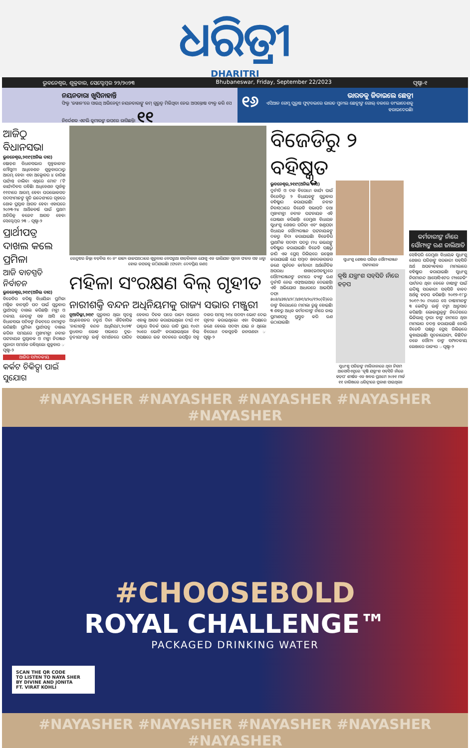ଧରିତ୍ରୀ
DHARITRI
ଭୁବନେଶ୍ୱର, ଶୁକ୍ରବାର, ସେପ୍ଟେମ୍ବର ୨୨/୨୦୨୩ Bhubaneswar, Friday, September 22/2023 ପୃଷ୍ଠା-୧
ନୟନତାରା ଖୁସିନାହାନ୍ତି
ଫିଲ୍ମ 'ଜୱାନ'ରେ ସାଉଥ୍ ଅଭିନେତ୍ରୀ ନୟନତାରାଙ୍କୁ କମ୍ ଗୁରୁତ୍ୱ ମିଳିଥିବା ନେଇ ଅସନ୍ତୋଷ ବ୍ୟକ୍ତ କରି ସେ ନିର୍ଦ୍ଦେଶକ ଏଟଲି କୁମାରଙ୍କ ଉପରେ ରାଗିଛନ୍ତି। ୧୧
୧୬
ଭାରତକୁ ଜିତାଇଲେ ଛେତ୍ରୀ
ଏସିଆନ ଗେମ୍ସ ପୁରୁଷ ଫୁଟ୍‌ବଲରେ ଭାରତ ସୁନୀଲ ଛେତ୍ରୀଙ୍କ ଗୋଲ୍ ବଳରେ ବାଂଲାଦେଶକୁ ହରାଇଦେଇଛି।
ଆଜିଠୁ ବିଧାନସଭା
ଭୁବନେଶ୍ୱର,୨୧ା୯(ଅନିଲ ଦାସ)
ଷୋଡ଼ଶ ବିଧାନସଭାର ସ୍ୱଳ୍ପକାଳୀନ ମୌସୁମୀ ଅଧିବେଶନ ଶୁକ୍ରବାରଠାରୁ ଆରମ୍ଭ ହେବ। ଏହା ଅକ୍ଟୋବର ୪ ତାରିଖ ପର୍ଯ୍ୟନ୍ତ ଚାଲିବ। ଏଥିରେ ମୋଟ ୮ଟି କାର୍ଯ୍ୟଦିବସ ରହିଛି। ଅଧିବେଶନ ପୂର୍ବାହ୍ନ ୧୧ଟାରେ ଆରମ୍ଭ ହେବ। ପରଲୋକଗତ ସଦସ୍ୟମାନଙ୍କ ସ୍ମୃତି ଉଦ୍ଦେଶ୍ୟରେ ଗୃହରେ ଶୋକ ପ୍ରସ୍ତାବ ଆଗତ ହେବ। ଏହାପରେ ୨୦୨୩-୨୪ ଆର୍ଥିକବର୍ଷ ପାଇଁ ପ୍ରଥମ ଅତିରିକ୍ତ ବଜେଟ ଆଗତ ହେବ। ସେପ୍ଟେମ୍ବର ୨୩ ☞ପୃଷ୍ଠା-୨
ପ୍ରାର୍ଥୀପତ୍ର ଦାଖଲ କଲେ ପ୍ରମିଳା
ଆଜି ବାଚସ୍ପତି ନିର୍ବାଚନ
ଭୁବନେଶ୍ୱର,୨୧ା୯(ଅନିଲ ଦାସ)
ବିଜେଡିର ବରିଷ୍ଠ ବିଧାୟିକା ପ୍ରମିଳା ମଲ୍ଲିକ ବାଚସ୍ପତି ପଦ ପାଇଁ ଗୁରୁବାର ପ୍ରାର୍ଥୀପତ୍ର ଦାଖଲ କରିଛନ୍ତି। ମନ୍ତ୍ରୀ ଓ ଦଳୀୟ ନେତାଙ୍କ ସହ ଆସି ସେ ବିଧାନସଭା ସଚିବଙ୍କ ନିକଟରେ ନାମାଙ୍କନ ଭରିଛନ୍ତି। ପ୍ରମିଳା ପ୍ରାର୍ଥୀପତ୍ର ଦାଖଲ କରିବା ସମୟରେ ମୁଖ୍ୟମନ୍ତ୍ରୀ ନବୀନ ପଟ୍ଟନାୟକ ପ୍ରସ୍ତାବକ ଓ ମନ୍ତ୍ରୀ ନିରଞ୍ଜନ ପୂଜାରୀ ସମର୍ଥକ ରହିଥିଲେ। ଶୁକ୍ରବାର ☞ପୃଷ୍ଠା-୨
ଆଜିର ସମ୍ପାଦକୀୟ
କର୍କଟ ଚିକିତ୍ସା ପାଇଁ ସୁଯୋଗ
କେନ୍ଦୁଝର ଜିଲ୍ଲା ବଡ଼ବିଲ ୧୦ ନଂ ରାଜ୍ୟ ରାଜପଥଠାରେ ଗୁରୁବାର ବେପରୁଆ ଗାଡ଼ିଚାଳନା ଯୋଗୁ ଏକ ଭାରିଯାନ ସୂଚନା ଫଳକ ସହ ଧକ୍କା ହୋଇ ଉପରକୁ ଉଠିଯାଇଛି। (ଫଟୋ: ଦେବପ୍ରିୟ ରଣା)
ମହିଳା ସଂରକ୍ଷଣ ବିଲ୍ ଗୃହୀତ
ନାରୀଶକ୍ତି ବନ୍ଦନ ଅଧିନିୟମକୁ ରାଜ୍ୟ ସଭାର ମଞ୍ଜୁରୀ
ନୂଆଦିଲ୍ଲୀ,୨୧ା୯ ଗୁରୁବାର ଥିଲା ସ୍ୱତନ୍ତ୍ର ଅଧିବେଶନର ଚତୁର୍ଥ ଦିନ। ଐତିହାସିକ 'ନାରୀଶକ୍ତି ବନ୍ଦନ ଅଧିନିୟମ,୨୦୨୩' ବୁଧବାର ଲୋକ ସଭାରେ ଦୁଇ-ତୃତୀୟାଂଶରୁ ଊର୍ଦ୍ଧ୍ୱ ସମର୍ଥନରେ ପାରିତ ହେବାର ଦିନକ ପରେ ରାଜ୍ୟ ସଭାରେ ଏହାକୁ ଆଗତ କରାଯାଇଥିଲା। ଦୀର୍ଘ ୧୧ ଘଣ୍ଟାର ବିତର୍କ ପରେ ରାତି ପ୍ରାୟ ୧୦ଟା ୨୦ରେ ଭୋଟିଂ କରାଯାଇଥିଲା। ବିଲ୍ ସପକ୍ଷରେ ଉଚ୍ଚ ସଦନରେ ଉପସ୍ଥିତ ସବୁ ଦଳର ସମସ୍ତ ୨୧୪ ସଦସ୍ୟ ଭୋଟ ଦେଇ ଗୃହୀତ କରାଇଥିଲେ। ଏହା ବିପକ୍ଷରେ ଜଣେ ହେଲେ ସଦସ୍ୟ ଯାଇ ନ ଥିଲେ। ବିରୋଧୀ ଦଳଗୁଡ଼ିକ ଜନଗଣନା ☞ପୃଷ୍ଠା-୨
ବିଜେଡିରୁ ୨ ବହିଷ୍କୃତ
ଭୁବନେଶ୍ୱର,୨୧ା୯(ଅନିଲ ଦାସ)
ଦୁର୍ନୀତି ଓ ଦଳ ବିରୋଧୀ କାର୍ଯ୍ୟ ପାଇଁ ବିଜେଡିରୁ ୨ ବିଧାୟକଙ୍କୁ ଗୁରୁବାର ବହିଷ୍କାର କରାଯାଇଛି। ନବୀନ ନିବାସଠାରେ ବିଜେଡି ସଭାପତି ତଥା ମୁଖ୍ୟମନ୍ତ୍ରୀ ନବୀନ ପଟ୍ଟନାୟକ ଏହି ଘୋଷଣା କରିଛନ୍ତି। ରେମୁଣା ବିଧାୟକ ସୁଧାଂଶୁ ଶେଖର ପରିଡ଼ା ଏବଂ ଖଣ୍ଡପଡ଼ା ବିଧାୟକ ସୌମ୍ୟରଞ୍ଜନ ପଟ୍ଟନାୟକଙ୍କୁ ଦଳରୁ ବିଦା କରାଯାଇଛି। ବିଜେଡିର ପ୍ରାଥମିକ ସଦସ୍ୟ ପଦରୁ ମଧ୍ୟ ଉଭୟଙ୍କୁ ବହିଷ୍କାର କରାଯାଇଛି। ବିଜେଡି ପକ୍ଷରୁ ଜାରି ଏକ ପ୍ରେସ୍ ରିଲିଜ୍‌ରେ ଉଲ୍ଲେଖ କରାଯାଇଛି ଯେ ସମ୍ବାଦ ଖବରକାଗଜର ଜଣେ ପୂର୍ବତନ କର୍ମଚାରୀ ଅର୍ଥନୈତିକ ଅପରାଧ ଶାଖା(ଇଓଡବ୍ଲୁ)ରେ ସୌମ୍ୟରଞ୍ଜନଙ୍କ ନାମରେ ବ୍ୟାଙ୍କ ଋଣ ଦୁର୍ନୀତି ନେଇ ଏଫ୍‌ଆଇଆର୍ ଦେଇଛନ୍ତି। ଏହି ଅଭିଯୋଗ ଆଧାରରେ ଆଇପିସି ଦଫା ୫୦୬/୪୬୭/୪୨୮/୪୭୧/୪୨୦/୧୨୦(ବି)ରେ ତାଙ୍କ ବିରୋଧରେ ମାମଲା ରୁଜୁ ହୋଇଛି। ୩ ଶହରୁ ଅଧିକ କର୍ମଚାରୀଙ୍କ ନାଁରେ ଜାଲ୍ ପ୍ରମାଣପତ୍ର ପ୍ରସ୍ତୁତ କରି ଋଣ ଉଠାଯାଇଛି।
ସୁଧାଂଶୁ ଶେଖର ପରିଡ଼ା ସୌମ୍ୟରଞ୍ଜନ ପଟ୍ଟନାୟକ
କୃଷି ଯନ୍ତ୍ରାଂଶ ସବ୍‌ସିଡି ନାଁରେ ହଡ଼ପ
ସୁଧାଂଶୁ ପରିଡ଼ାଙ୍କ ମାଲିକାନାରେ ଥିବା ନିଗମ ଆସୋସିଏଟ୍ସରେ 'କୃଷି ଯନ୍ତ୍ରାଂଶ ସବ୍‌ସିଡି ନାଁରେ ହଡ଼ପ' ଶୀର୍ଷକ ଏକ ଖବର ପ୍ରଥମେ ୨୦୨୧ ମାର୍ଚ୍ଚ ୧୧ ତାରିଖରେ ଧରିତ୍ରୀରେ ପ୍ରକାଶ ପାଇଥିଲା।
କର୍ମଚାରୀଙ୍କ ନାଁରେ ସୌମ୍ୟଙ୍କ ଋଣ ଜାଲିଆତି
ସେହିପରି ରେମୁଣା ବିଧାୟକ ସୁଧାଂଶୁ ଶେଖର ପରିଡ଼ାଙ୍କୁ ସରକାରୀ ସବ୍‌ସିଡି ଅର୍ଥ ଅପବ୍ୟବହାର ମାମଲାରେ ବହିଷ୍କାର କରାଯାଇଛି। ସୁଧାଂଶୁ ନିଗମାନନ୍ଦ ଆସୋସିଏଟର ମ୍ୟାନେଜିଂ ପାର୍ଟନର ଥିବା ବେଳେ ଚାଷୀଙ୍କ ପାଇଁ ଉଦ୍ଦିଷ୍ଟ ସରକାରୀ ସବ୍‌ସିଡି ବାବଦ ଅର୍ଥକୁ ହଡ଼ପ କରିଛନ୍ତି। ୨୦୧୭-୧୮ରୁ ୨୦୧୯-୨୦ ମଧ୍ୟରେ ସେ ଚାଷୀମାନଙ୍କ ୩ କୋଟିରୁ ଊର୍ଦ୍ଧ୍ୱ ଟଙ୍କା ଆତ୍ମସାତ କରିଛନ୍ତି। ଲୋକାୟୁକ୍ତଙ୍କ ନିର୍ଦ୍ଦେଶରେ ଭିଜିଲାନ୍ସ ଦ୍ୱାରା ତାଙ୍କ ନାମରେ ଥିବା ମାମଲାର ତଦନ୍ତ କରାଯାଉଛି ବୋଲି ବିଜେଡି ପକ୍ଷରୁ ପ୍ରେସ୍ ରିଲିଜ୍‌ରେ କୁହାଯାଇଛି। ସୂଚନାଯୋଗ୍ୟ, କିଛିଦିନ ତଳେ ସୌମ୍ୟ ତାଙ୍କ ସମ୍ପାଦକୀୟ ଲେଖାରେ ରାଜ୍ୟର ☞ପୃଷ୍ଠା-୨
#NAYASHER #NAYASHER #NAYASHER #NAYASHER #NAYASHER
#CHOOSEBOLD
ROYAL CHALLENGE™
PACKAGED DRINKING WATER
SCAN THE QR CODE
TO LISTEN TO NAYA SHER
BY DIVINE AND JONITA
FT. VIRAT KOHLI
#NAYASHER #NAYASHER #NAYASHER #NAYASHER #NAYASHER